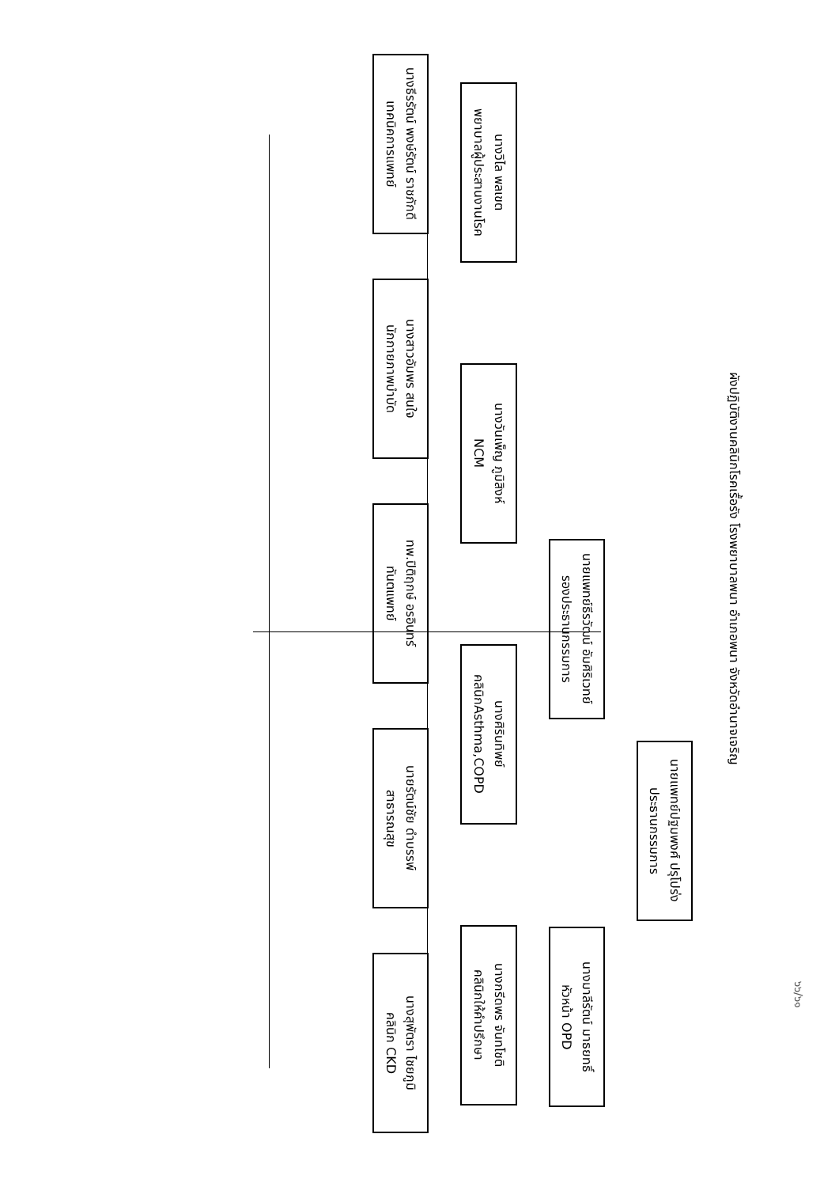๖๖/๖๑
ผังปฏิบัติงานคลินิกโรคเรื้อรัง โรงพยาบาลพนา อำเภอพนา จังหวัดอำนาจเจริญ
นายแพทย์ปฐมพงศ์ ปรุโปร่ง
ประธานกรรมการ
นายแพทย์ธีรวัฒน์ อัมศิริเวทย์
รองประธานกรรมการ
นางมาลีรัตน์ มาธยทธิ์
หัวหน้า OPD
นางวิไล พลเขต
พยาบาลผู้ประสานงานโรค
นางวันเพ็ญ ภูมิสิงห์
NCM
นางศิรินทิพย์
คลินิกAsthma,COPD
นางกรีดพร จันทโชติ
คลินิกให้คำปรึกษา
นางธีรรัตน์ พงษ์รัตน์ ราชภักดี
เทคนิคการแพทย์
นางสาวอัมพร สนใจ
นักกายภาพบำบัด
ทพ.ปิติฤกษ์ อรอินทร์
ทันตแพทย์
นายรัตน์ชัย ดำบรรพ์
สาธารณสุข
นางสุพัตรา ไชยภูมิ
คลินิก CKD